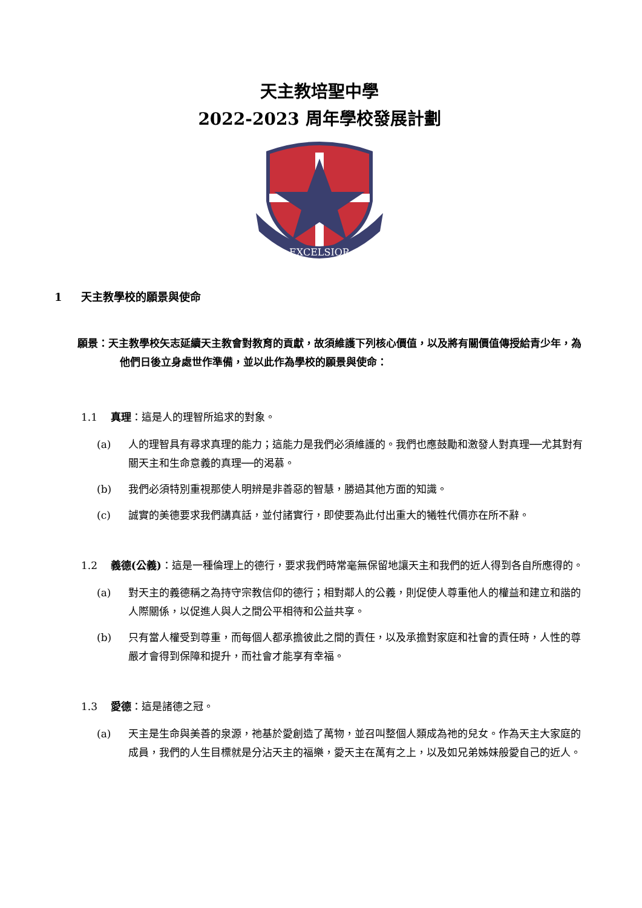天主教培聖中學
2022-2023 周年學校發展計劃
EXCELSIOR
1 天主教學校的願景與使命
願景：天主教學校矢志延續天主教會對教育的貢獻，故須維護下列核心價值，以及將有關價值傳授給青少年，為他們日後立身處世作準備，並以此作為學校的願景與使命：
1.1 真理：這是人的理智所追求的對象。
(a) 人的理智具有尋求真理的能力；這能力是我們必須維護的。我們也應鼓勵和激發人對真理──尤其對有關天主和生命意義的真理──的渴慕。
(b) 我們必須特別重視那使人明辨是非善惡的智慧，勝過其他方面的知識。
(c) 誠實的美德要求我們講真話，並付諸實行，即使要為此付出重大的犧牲代價亦在所不辭。
1.2 義德(公義)：這是一種倫理上的德行，要求我們時常毫無保留地讓天主和我們的近人得到各自所應得的。
(a) 對天主的義德稱之為持守宗教信仰的德行；相對鄰人的公義，則促使人尊重他人的權益和建立和諧的人際關係，以促進人與人之間公平相待和公益共享。
(b) 只有當人權受到尊重，而每個人都承擔彼此之間的責任，以及承擔對家庭和社會的責任時，人性的尊嚴才會得到保障和提升，而社會才能享有幸福。
1.3 愛德：這是諸德之冠。
(a) 天主是生命與美善的泉源，祂基於愛創造了萬物，並召叫整個人類成為祂的兒女。作為天主大家庭的成員，我們的人生目標就是分沾天主的福樂，愛天主在萬有之上，以及如兄弟姊妹般愛自己的近人。